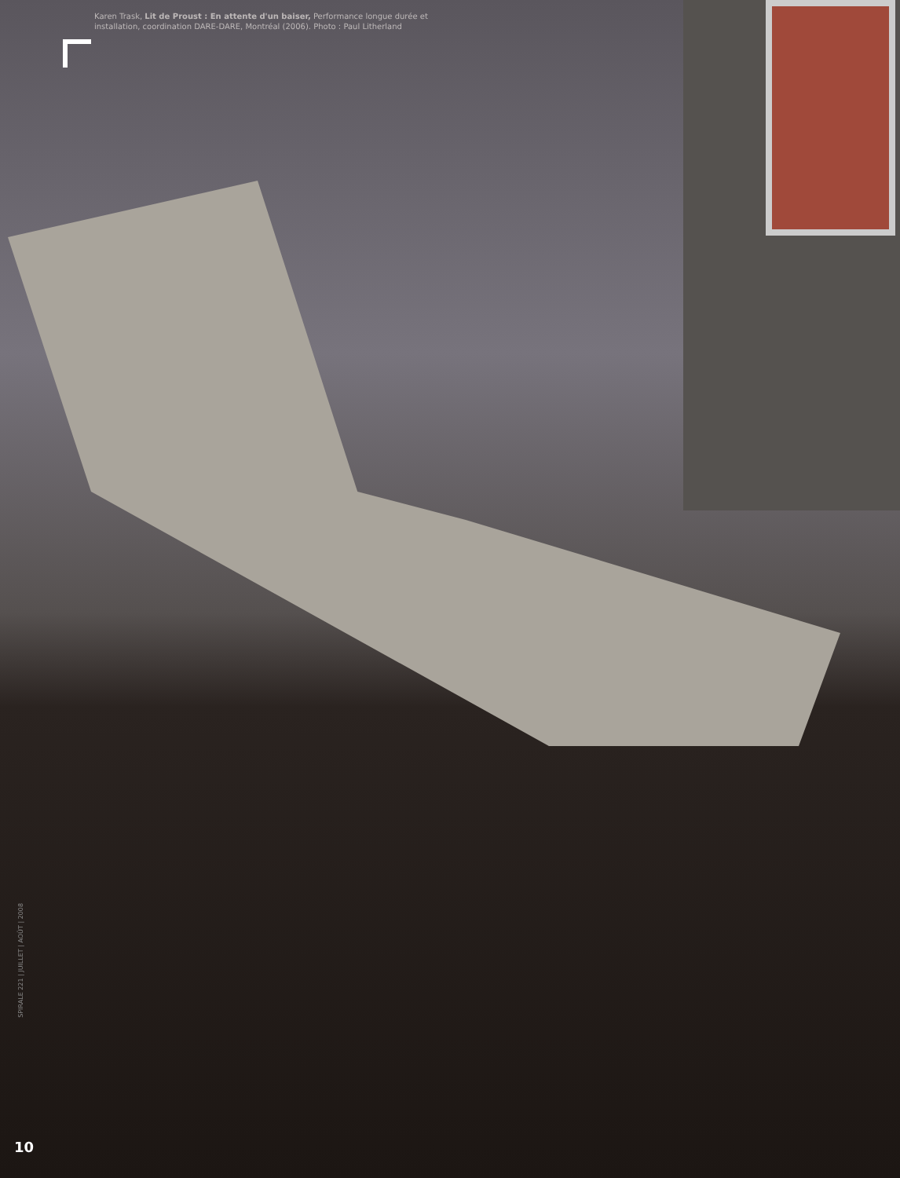Karen Trask, Lit de Proust : En attente d'un baiser, Performance longue durée et installation, coordination DARE-DARE, Montréal (2006). Photo : Paul Litherland
SPIRALE 221 | JUILLET | AOÛT | 2008
10